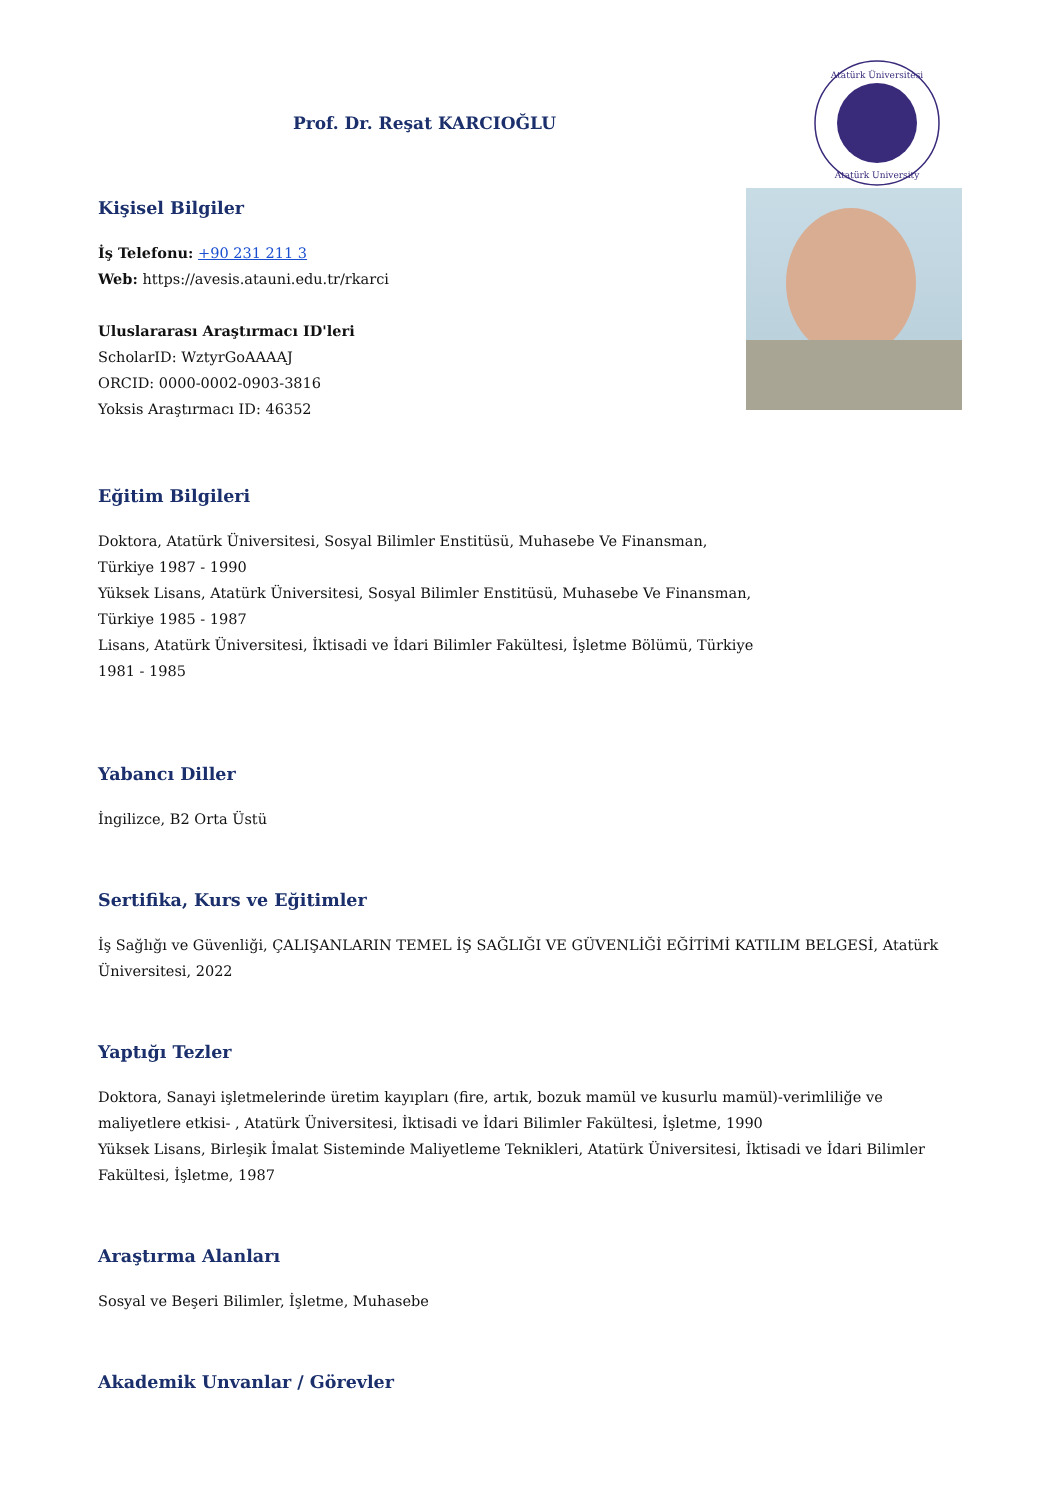Prof. Dr. Reşat KARCIOĞLU
Atatürk Üniversitesi
Atatürk University
Kişisel Bilgiler
İş Telefonu: +90 231 211 3
Web: https://avesis.atauni.edu.tr/rkarci
Uluslararası Araştırmacı ID'leri
ScholarID: WztyrGoAAAAJ
ORCID: 0000-0002-0903-3816
Yoksis Araştırmacı ID: 46352
Eğitim Bilgileri
Doktora, Atatürk Üniversitesi, Sosyal Bilimler Enstitüsü, Muhasebe Ve Finansman,
Türkiye 1987 - 1990
Yüksek Lisans, Atatürk Üniversitesi, Sosyal Bilimler Enstitüsü, Muhasebe Ve Finansman,
Türkiye 1985 - 1987
Lisans, Atatürk Üniversitesi, İktisadi ve İdari Bilimler Fakültesi, İşletme Bölümü, Türkiye
1981 - 1985
Yabancı Diller
İngilizce, B2 Orta Üstü
Sertifika, Kurs ve Eğitimler
İş Sağlığı ve Güvenliği, ÇALIŞANLARIN TEMEL İŞ SAĞLIĞI VE GÜVENLİĞİ EĞİTİMİ KATILIM BELGESİ, Atatürk
Üniversitesi, 2022
Yaptığı Tezler
Doktora, Sanayi işletmelerinde üretim kayıpları (fire, artık, bozuk mamül ve kusurlu mamül)-verimliliğe ve maliyetlere etkisi- , Atatürk Üniversitesi, İktisadi ve İdari Bilimler Fakültesi, İşletme, 1990
Yüksek Lisans, Birleşik İmalat Sisteminde Maliyetleme Teknikleri, Atatürk Üniversitesi, İktisadi ve İdari Bilimler Fakültesi, İşletme, 1987
Araştırma Alanları
Sosyal ve Beşeri Bilimler, İşletme, Muhasebe
Akademik Unvanlar / Görevler